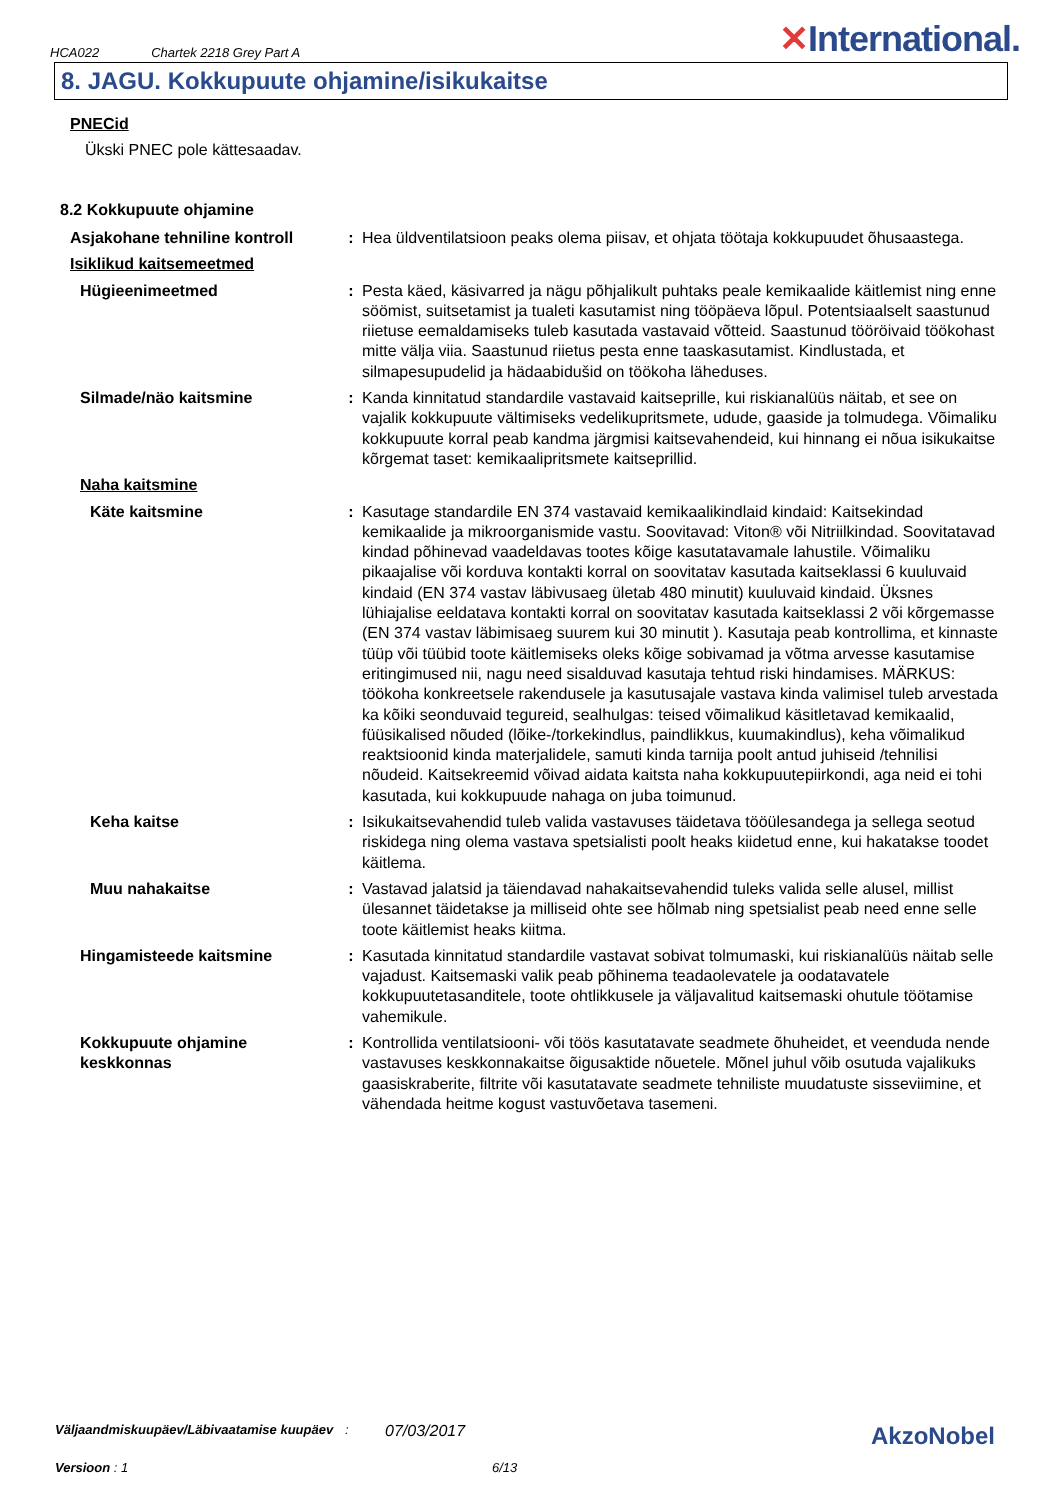HCA022 Chartek 2218 Grey Part A
✕International.
8. JAGU. Kokkupuute ohjamine/isikukaitse
PNECid
Ükski PNEC pole kättesaadav.
8.2 Kokkupuute ohjamine
| Asjakohane tehniline kontroll | : | Hea üldventilatsioon peaks olema piisav, et ohjata töötaja kokkupuudet õhusaastega. |
| Isiklikud kaitsemeetmed | | |
| Hügieenimeetmed | : | Pesta käed, käsivarred ja nägu põhjalikult puhtaks peale kemikaalide käitlemist ning enne söömist, suitsetamist ja tualeti kasutamist ning tööpäeva lõpul. Potentsiaalselt saastunud riietuse eemaldamiseks tuleb kasutada vastavaid võtteid. Saastunud tööröivaid töökohast mitte välja viia. Saastunud riietus pesta enne taaskasutamist. Kindlustada, et silmapesupudelid ja hädaabidušid on töökoha läheduses. |
| Silmade/näo kaitsmine | : | Kanda kinnitatud standardile vastavaid kaitseprille, kui riskianalüüs näitab, et see on vajalik kokkupuute vältimiseks vedelikupritsmete, udude, gaaside ja tolmudega. Võimaliku kokkupuute korral peab kandma järgmisi kaitsevahendeid, kui hinnang ei nõua isikukaitse kõrgemat taset: kemikaalipritsmete kaitseprillid. |
| Naha kaitsmine | | |
| Käte kaitsmine | : | Kasutage standardile EN 374 vastavaid kemikaalikindlaid kindaid: Kaitsekindad kemikaalide ja mikroorganismide vastu. Soovitavad: Viton® või Nitriilkindad. Soovitatavad kindad põhinevad vaadeldavas tootes kõige kasutatavamale lahustile. Võimaliku pikaajalise või korduva kontakti korral on soovitatav kasutada kaitseklassi 6 kuuluvaid kindaid (EN 374 vastav läbivusaeg ületab 480 minutit) kuuluvaid kindaid. Üksnes lühiajalise eeldatava kontakti korral on soovitatav kasutada kaitseklassi 2 või kõrgemasse (EN 374 vastav läbimisaeg suurem kui 30 minutit ). Kasutaja peab kontrollima, et kinnaste tüüp või tüübid toote käitlemiseks oleks kõige sobivamad ja võtma arvesse kasutamise eritingimused nii, nagu need sisalduvad kasutaja tehtud riski hindamises. MÄRKUS: töökoha konkreetsele rakendusele ja kasutusajale vastava kinda valimisel tuleb arvestada ka kõiki seonduvaid tegureid, sealhulgas: teised võimalikud käsitletavad kemikaalid, füüsikalised nõuded (lõike-/torkekindlus, paindlikkus, kuumakindlus), keha võimalikud reaktsioonid kinda materjalidele, samuti kinda tarnija poolt antud juhiseid /tehnilisi nõudeid. Kaitsekreemid võivad aidata kaitsta naha kokkupuutepiirkondi, aga neid ei tohi kasutada, kui kokkupuude nahaga on juba toimunud. |
| Keha kaitse | : | Isikukaitsevahendid tuleb valida vastavuses täidetava tööülesandega ja sellega seotud riskidega ning olema vastava spetsialisti poolt heaks kiidetud enne, kui hakatakse toodet käitlema. |
| Muu nahakaitse | : | Vastavad jalatsid ja täiendavad nahakaitsevahendid tuleks valida selle alusel, millist ülesannet täidetakse ja milliseid ohte see hõlmab ning spetsialist peab need enne selle toote käitlemist heaks kiitma. |
| Hingamisteede kaitsmine | : | Kasutada kinnitatud standardile vastavat sobivat tolmumaski, kui riskianalüüs näitab selle vajadust. Kaitsemaski valik peab põhinema teadaolevatele ja oodatavatele kokkupuutetasanditele, toote ohtlikkusele ja väljavalitud kaitsemaski ohutule töötamise vahemikule. |
| Kokkupuute ohjamine keskkonnas | : | Kontrollida ventilatsiooni- või töös kasutatavate seadmete õhuheidet, et veenduda nende vastavuses keskkonnakaitse õigusaktide nõuetele. Mõnel juhul võib osutuda vajalikuks gaasiskraberite, filtrite või kasutatavate seadmete tehniliste muudatuste sisseviimine, et vähendada heitme kogust vastuvõetava tasemeni. |
Väljaandmiskuupäev/Läbivaatamise kuupäev
:
07/03/2017
AkzoNobel
Versioon : 1 6/13